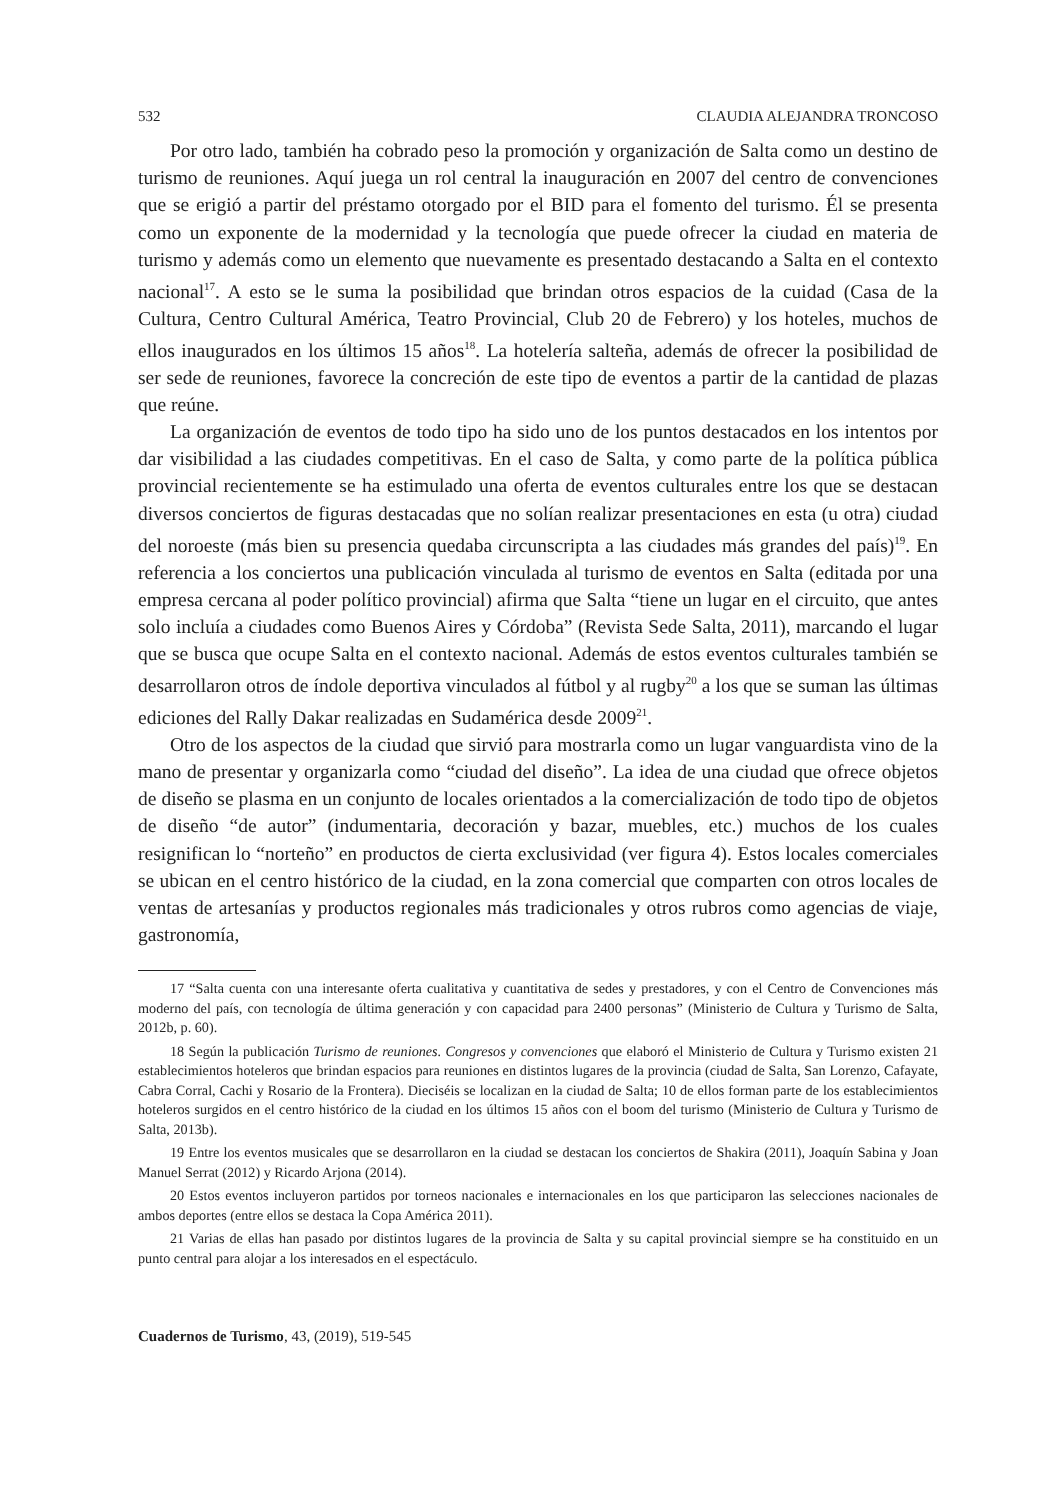532 CLAUDIA ALEJANDRA TRONCOSO
Por otro lado, también ha cobrado peso la promoción y organización de Salta como un destino de turismo de reuniones. Aquí juega un rol central la inauguración en 2007 del centro de convenciones que se erigió a partir del préstamo otorgado por el BID para el fomento del turismo. Él se presenta como un exponente de la modernidad y la tecnología que puede ofrecer la ciudad en materia de turismo y además como un elemento que nuevamente es presentado destacando a Salta en el contexto nacional<sup>17</sup>. A esto se le suma la posibilidad que brindan otros espacios de la cuidad (Casa de la Cultura, Centro Cultural América, Teatro Provincial, Club 20 de Febrero) y los hoteles, muchos de ellos inaugurados en los últimos 15 años<sup>18</sup>. La hotelería salteña, además de ofrecer la posibilidad de ser sede de reuniones, favorece la concreción de este tipo de eventos a partir de la cantidad de plazas que reúne.
La organización de eventos de todo tipo ha sido uno de los puntos destacados en los intentos por dar visibilidad a las ciudades competitivas. En el caso de Salta, y como parte de la política pública provincial recientemente se ha estimulado una oferta de eventos culturales entre los que se destacan diversos conciertos de figuras destacadas que no solían realizar presentaciones en esta (u otra) ciudad del noroeste (más bien su presencia quedaba circunscripta a las ciudades más grandes del país)<sup>19</sup>. En referencia a los conciertos una publicación vinculada al turismo de eventos en Salta (editada por una empresa cercana al poder político provincial) afirma que Salta “tiene un lugar en el circuito, que antes solo incluía a ciudades como Buenos Aires y Córdoba” (Revista Sede Salta, 2011), marcando el lugar que se busca que ocupe Salta en el contexto nacional. Además de estos eventos culturales también se desarrollaron otros de índole deportiva vinculados al fútbol y al rugby<sup>20</sup> a los que se suman las últimas ediciones del Rally Dakar realizadas en Sudamérica desde 2009<sup>21</sup>.
Otro de los aspectos de la ciudad que sirvió para mostrarla como un lugar vanguardista vino de la mano de presentar y organizarla como “ciudad del diseño”. La idea de una ciudad que ofrece objetos de diseño se plasma en un conjunto de locales orientados a la comercialización de todo tipo de objetos de diseño “de autor” (indumentaria, decoración y bazar, muebles, etc.) muchos de los cuales resignifican lo “norteño” en productos de cierta exclusividad (ver figura 4). Estos locales comerciales se ubican en el centro histórico de la ciudad, en la zona comercial que comparten con otros locales de ventas de artesanías y productos regionales más tradicionales y otros rubros como agencias de viaje, gastronomía,
17 “Salta cuenta con una interesante oferta cualitativa y cuantitativa de sedes y prestadores, y con el Centro de Convenciones más moderno del país, con tecnología de última generación y con capacidad para 2400 personas” (Ministerio de Cultura y Turismo de Salta, 2012b, p. 60).
18 Según la publicación Turismo de reuniones. Congresos y convenciones que elaboró el Ministerio de Cultura y Turismo existen 21 establecimientos hoteleros que brindan espacios para reuniones en distintos lugares de la provincia (ciudad de Salta, San Lorenzo, Cafayate, Cabra Corral, Cachi y Rosario de la Frontera). Dieciséis se localizan en la ciudad de Salta; 10 de ellos forman parte de los establecimientos hoteleros surgidos en el centro histórico de la ciudad en los últimos 15 años con el boom del turismo (Ministerio de Cultura y Turismo de Salta, 2013b).
19 Entre los eventos musicales que se desarrollaron en la ciudad se destacan los conciertos de Shakira (2011), Joaquín Sabina y Joan Manuel Serrat (2012) y Ricardo Arjona (2014).
20 Estos eventos incluyeron partidos por torneos nacionales e internacionales en los que participaron las selecciones nacionales de ambos deportes (entre ellos se destaca la Copa América 2011).
21 Varias de ellas han pasado por distintos lugares de la provincia de Salta y su capital provincial siempre se ha constituido en un punto central para alojar a los interesados en el espectáculo.
Cuadernos de Turismo, 43, (2019), 519-545